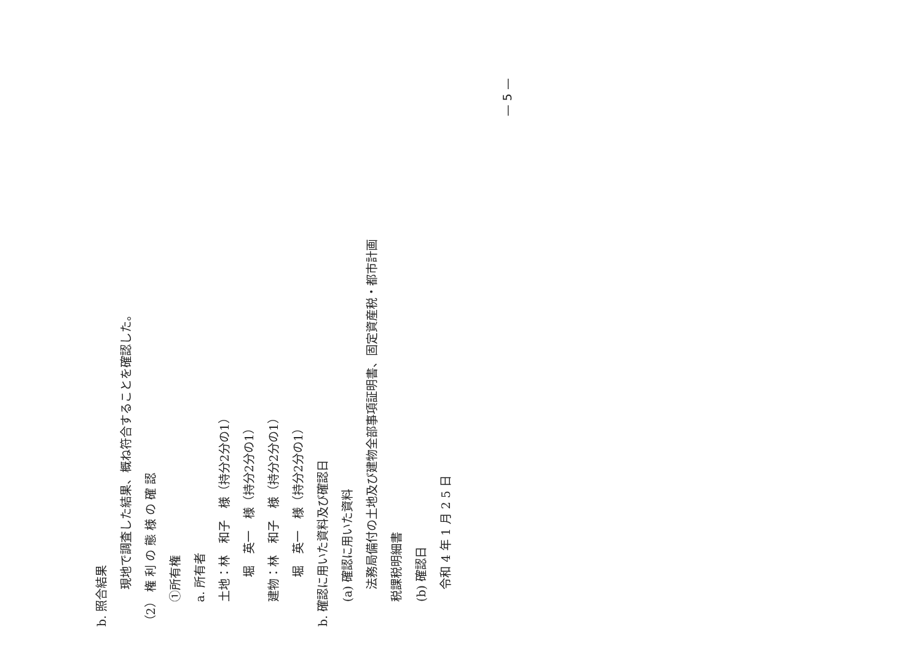b. 照合結果
現地で調査した結果、概ね符合することを確認した。
（2） 権 利 の 態 様 の 確 認
①所有権
a. 所有者
土地：林　和子　様（持分2分の1）
堀　英一　様（持分2分の1）
建物：林　和子　様（持分2分の1）
堀　英一　様（持分2分の1）
b. 確認に用いた資料及び確認日
(a) 確認に用いた資料
法務局備付の土地及び建物全部事項証明書、固定資産税・都市計画
税課税明細書
(b) 確認日
令和 4 年 1 月 2 5 日
— 5 —